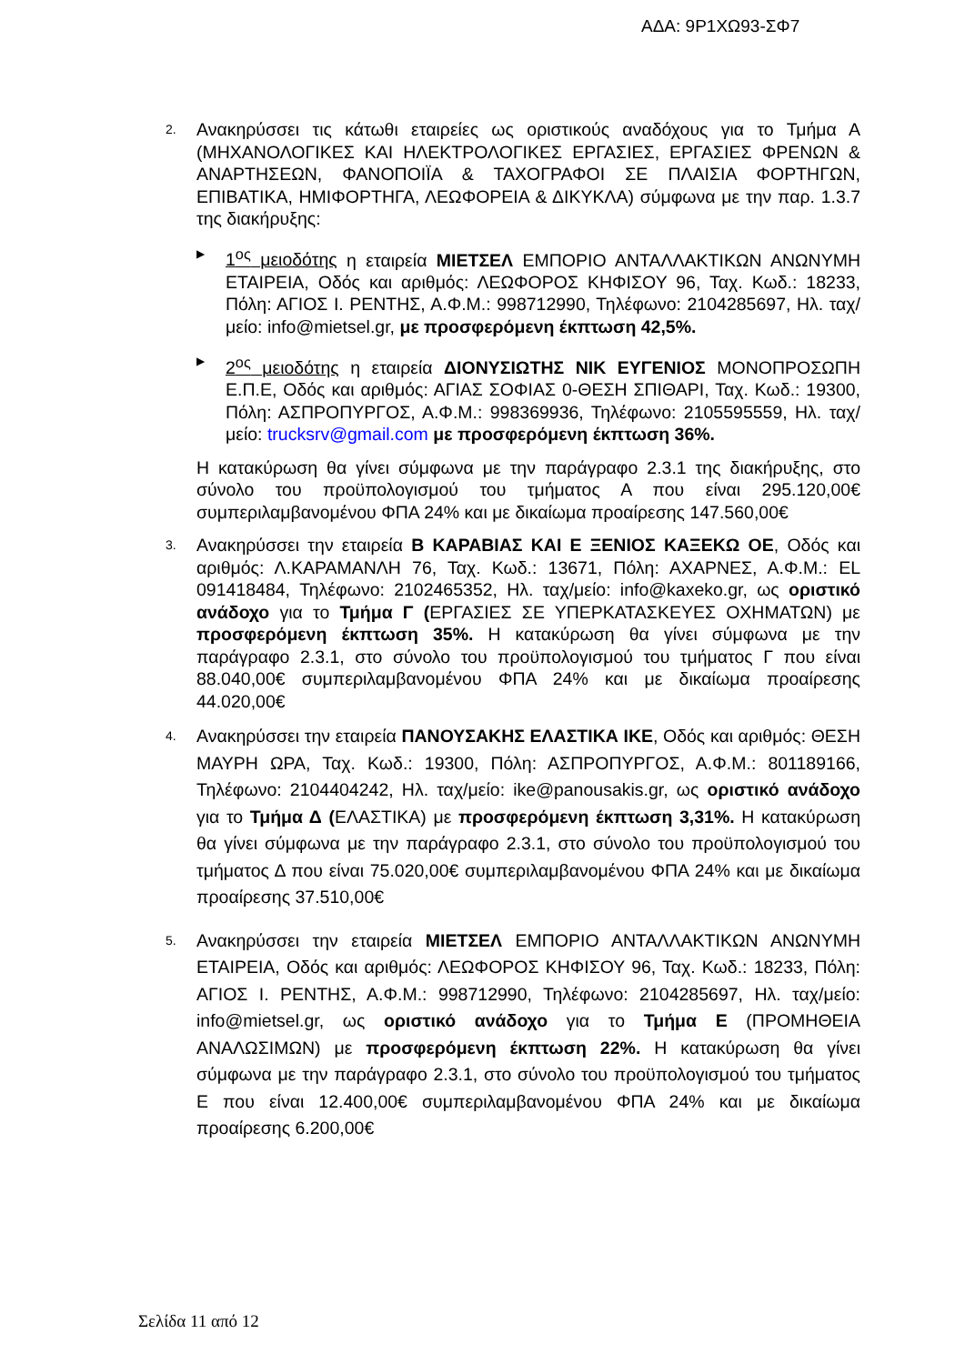ΑΔΑ: 9Ρ1ΧΩ93-ΣΦ7
2.
Ανακηρύσσει τις κάτωθι εταιρείες ως οριστικούς αναδόχους για το Τμήμα Α (ΜΗΧΑΝΟΛΟΓΙΚΕΣ ΚΑΙ ΗΛΕΚΤΡΟΛΟΓΙΚΕΣ ΕΡΓΑΣΙΕΣ, ΕΡΓΑΣΙΕΣ ΦΡΕΝΩΝ & ΑΝΑΡΤΗΣΕΩΝ, ΦΑΝΟΠΟΙΪΑ & ΤΑΧΟΓΡΑΦΟΙ ΣΕ ΠΛΑΙΣΙΑ ΦΟΡΤΗΓΩΝ, ΕΠΙΒΑΤΙΚΑ, ΗΜΙΦΟΡΤΗΓΑ, ΛΕΩΦΟΡΕΙΑ & ΔΙΚΥΚΛΑ) σύμφωνα με την παρ. 1.3.7 της διακήρυξης:
▶
1<sup>ος</sup> μειοδότης η εταιρεία ΜΙΕΤΣΕΛ ΕΜΠΟΡΙΟ ΑΝΤΑΛΛΑΚΤΙΚΩΝ ΑΝΩΝΥΜΗ ΕΤΑΙΡΕΙΑ, Οδός και αριθμός: ΛΕΩΦΟΡΟΣ ΚΗΦΙΣΟΥ 96, Ταχ. Κωδ.: 18233, Πόλη: ΑΓΙΟΣ Ι. ΡΕΝΤΗΣ, Α.Φ.Μ.: 998712990, Τηλέφωνο: 2104285697, Ηλ. ταχ/μείο: info@mietsel.gr, με προσφερόμενη έκπτωση 42,5%.
▶
2<sup>ος</sup> μειοδότης η εταιρεία ΔΙΟΝΥΣΙΩΤΗΣ ΝΙΚ ΕΥΓΕΝΙΟΣ ΜΟΝΟΠΡΟΣΩΠΗ Ε.Π.Ε, Οδός και αριθμός: ΑΓΙΑΣ ΣΟΦΙΑΣ 0-ΘΕΣΗ ΣΠΙΘΑΡΙ, Ταχ. Κωδ.: 19300, Πόλη: ΑΣΠΡΟΠΥΡΓΟΣ, Α.Φ.Μ.: 998369936, Τηλέφωνο: 2105595559, Ηλ. ταχ/μείο: trucksrv@gmail.com με προσφερόμενη έκπτωση 36%.
Η κατακύρωση θα γίνει σύμφωνα με την παράγραφο 2.3.1 της διακήρυξης, στο σύνολο του προϋπολογισμού του τμήματος Α που είναι 295.120,00€ συμπεριλαμβανομένου ΦΠΑ 24% και με δικαίωμα προαίρεσης 147.560,00€
3.
Ανακηρύσσει την εταιρεία Β ΚΑΡΑΒΙΑΣ ΚΑΙ Ε ΞΕΝΙΟΣ ΚΑΞΕΚΩ ΟΕ, Οδός και αριθμός: Λ.ΚΑΡΑΜΑΝΛΗ 76, Ταχ. Κωδ.: 13671, Πόλη: ΑΧΑΡΝΕΣ, Α.Φ.Μ.: EL 091418484, Τηλέφωνο: 2102465352, Ηλ. ταχ/μείο: info@kaxeko.gr, ως οριστικό ανάδοχο για το Τμήμα Γ (ΕΡΓΑΣΙΕΣ ΣΕ ΥΠΕΡΚΑΤΑΣΚΕΥΕΣ ΟΧΗΜΑΤΩΝ) με προσφερόμενη έκπτωση 35%. Η κατακύρωση θα γίνει σύμφωνα με την παράγραφο 2.3.1, στο σύνολο του προϋπολογισμού του τμήματος Γ που είναι 88.040,00€ συμπεριλαμβανομένου ΦΠΑ 24% και με δικαίωμα προαίρεσης 44.020,00€
4.
Ανακηρύσσει την εταιρεία ΠΑΝΟΥΣΑΚΗΣ ΕΛΑΣΤΙΚΑ ΙΚΕ, Οδός και αριθμός: ΘΕΣΗ ΜΑΥΡΗ ΩΡΑ, Ταχ. Κωδ.: 19300, Πόλη: ΑΣΠΡΟΠΥΡΓΟΣ, Α.Φ.Μ.: 801189166, Τηλέφωνο: 2104404242, Ηλ. ταχ/μείο: ike@panousakis.gr, ως οριστικό ανάδοχο για το Τμήμα Δ (ΕΛΑΣΤΙΚΑ) με προσφερόμενη έκπτωση 3,31%. Η κατακύρωση θα γίνει σύμφωνα με την παράγραφο 2.3.1, στο σύνολο του προϋπολογισμού του τμήματος Δ που είναι 75.020,00€ συμπεριλαμβανομένου ΦΠΑ 24% και με δικαίωμα προαίρεσης 37.510,00€
5.
Ανακηρύσσει την εταιρεία ΜΙΕΤΣΕΛ ΕΜΠΟΡΙΟ ΑΝΤΑΛΛΑΚΤΙΚΩΝ ΑΝΩΝΥΜΗ ΕΤΑΙΡΕΙΑ, Οδός και αριθμός: ΛΕΩΦΟΡΟΣ ΚΗΦΙΣΟΥ 96, Ταχ. Κωδ.: 18233, Πόλη: ΑΓΙΟΣ Ι. ΡΕΝΤΗΣ, Α.Φ.Μ.: 998712990, Τηλέφωνο: 2104285697, Ηλ. ταχ/μείο: info@mietsel.gr, ως οριστικό ανάδοχο για το Τμήμα Ε (ΠΡΟΜΗΘΕΙΑ ΑΝΑΛΩΣΙΜΩΝ) με προσφερόμενη έκπτωση 22%. Η κατακύρωση θα γίνει σύμφωνα με την παράγραφο 2.3.1, στο σύνολο του προϋπολογισμού του τμήματος Ε που είναι 12.400,00€ συμπεριλαμβανομένου ΦΠΑ 24% και με δικαίωμα προαίρεσης 6.200,00€
Σελίδα 11 από 12